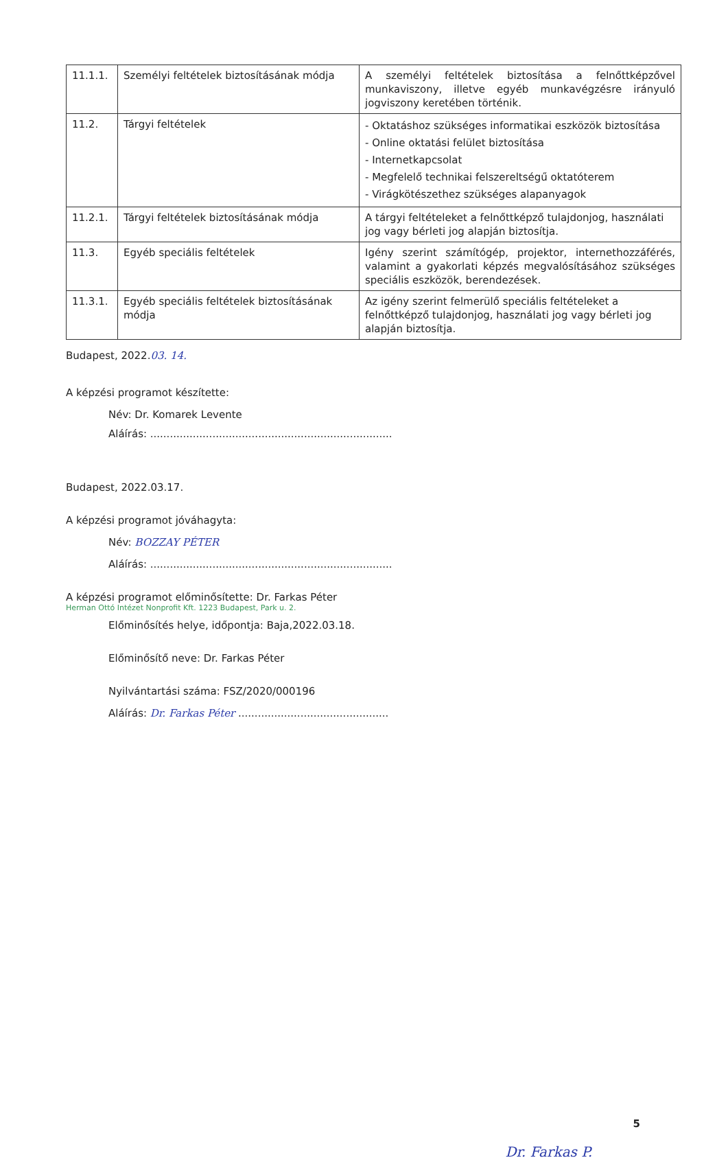| 11.1.1. | Személyi feltételek biztosításának módja | A személyi feltételek biztosítása a felnőttképzővel munkaviszony, illetve egyéb munkavégzésre irányuló jogviszony keretében történik. |
| 11.2. | Tárgyi feltételek | - Oktatáshoz szükséges informatikai eszközök biztosítása - Online oktatási felület biztosítása - Internetkapcsolat - Megfelelő technikai felszereltségű oktatóterem - Virágkötészethez szükséges alapanyagok |
| 11.2.1. | Tárgyi feltételek biztosításának módja | A tárgyi feltételeket a felnőttképző tulajdonjog, használati jog vagy bérleti jog alapján biztosítja. |
| 11.3. | Egyéb speciális feltételek | Igény szerint számítógép, projektor, internethozzáférés, valamint a gyakorlati képzés megvalósításához szükséges speciális eszközök, berendezések. |
| 11.3.1. | Egyéb speciális feltételek biztosításának módja | Az igény szerint felmerülő speciális feltételeket a felnőttképző tulajdonjog, használati jog vagy bérleti jog alapján biztosítja. |
Budapest, 2022.03. 14.
A képzési programot készítette:
Név: Dr. Komarek Levente
Aláírás: ..........................................................................
Budapest, 2022.03.17.
A képzési programot jóváhagyta:
Név: BOZZAY PÉTER
Aláírás: ..........................................................................
A képzési programot előminősítette: Dr. Farkas Péter
Herman Ottó Intézet Nonprofit Kft. 1223 Budapest, Park u. 2.
Előminősítés helye, időpontja: Baja,2022.03.18.
Előminősítő neve: Dr. Farkas Péter
Nyilvántartási száma: FSZ/2020/000196
Aláírás: Dr. Farkas Péter ..............................................
5
Dr. Farkas P.